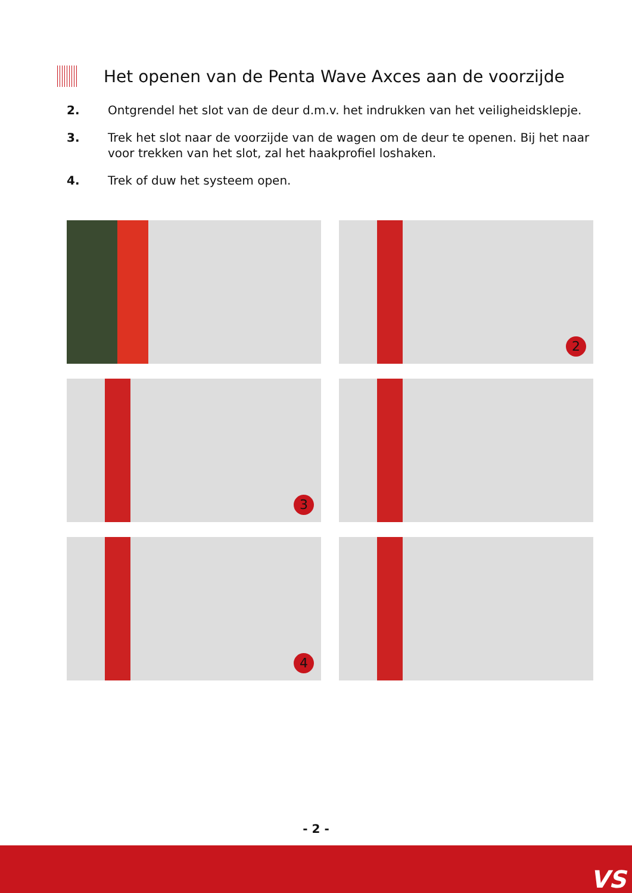Het openen van de Penta Wave Axces aan de voorzijde
2. Ontgrendel het slot van de deur d.m.v. het indrukken van het veiligheidsklepje.
3. Trek het slot naar de voorzijde van de wagen om de deur te openen. Bij het naar voor trekken van het slot, zal het haakprofiel loshaken.
4. Trek of duw het systeem open.
2
3
4
- 2 -
VS